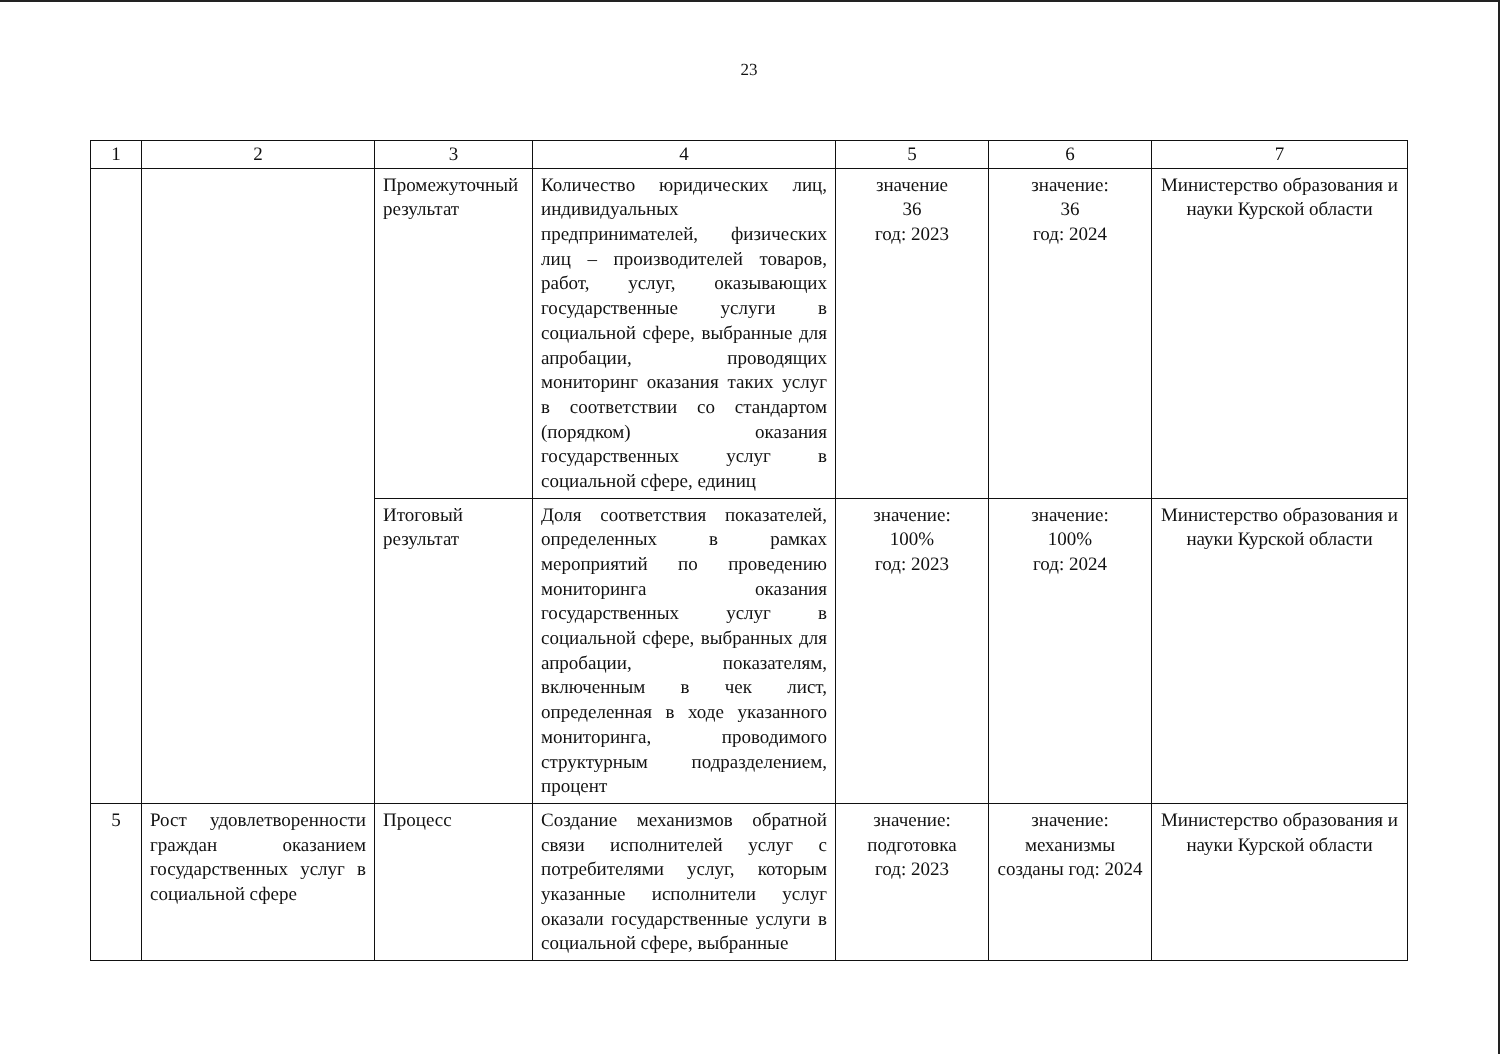23
| 1 | 2 | 3 | 4 | 5 | 6 | 7 |
| --- | --- | --- | --- | --- | --- | --- |
| | | Промежуточный результат | Количество юридических лиц, индивидуальных предпринимателей, физических лиц – производителей товаров, работ, услуг, оказывающих государственные услуги в социальной сфере, выбранные для апробации, проводящих мониторинг оказания таких услуг в соответствии со стандартом (порядком) оказания государственных услуг в социальной сфере, единиц | значение 36 год: 2023 | значение: 36 год: 2024 | Министерство образования и науки Курской области |
| | | Итоговый результат | Доля соответствия показателей, определенных в рамках мероприятий по проведению мониторинга оказания государственных услуг в социальной сфере, выбранных для апробации, показателям, включенным в чек лист, определенная в ходе указанного мониторинга, проводимого структурным подразделением, процент | значение: 100% год: 2023 | значение: 100% год: 2024 | Министерство образования и науки Курской области |
| 5 | Рост удовлетворенности граждан оказанием государственных услуг в социальной сфере | Процесс | Создание механизмов обратной связи исполнителей услуг с потребителями услуг, которым указанные исполнители услуг оказали государственные услуги в социальной сфере, выбранные | значение: подготовка год: 2023 | значение: механизмы созданы год: 2024 | Министерство образования и науки Курской области |